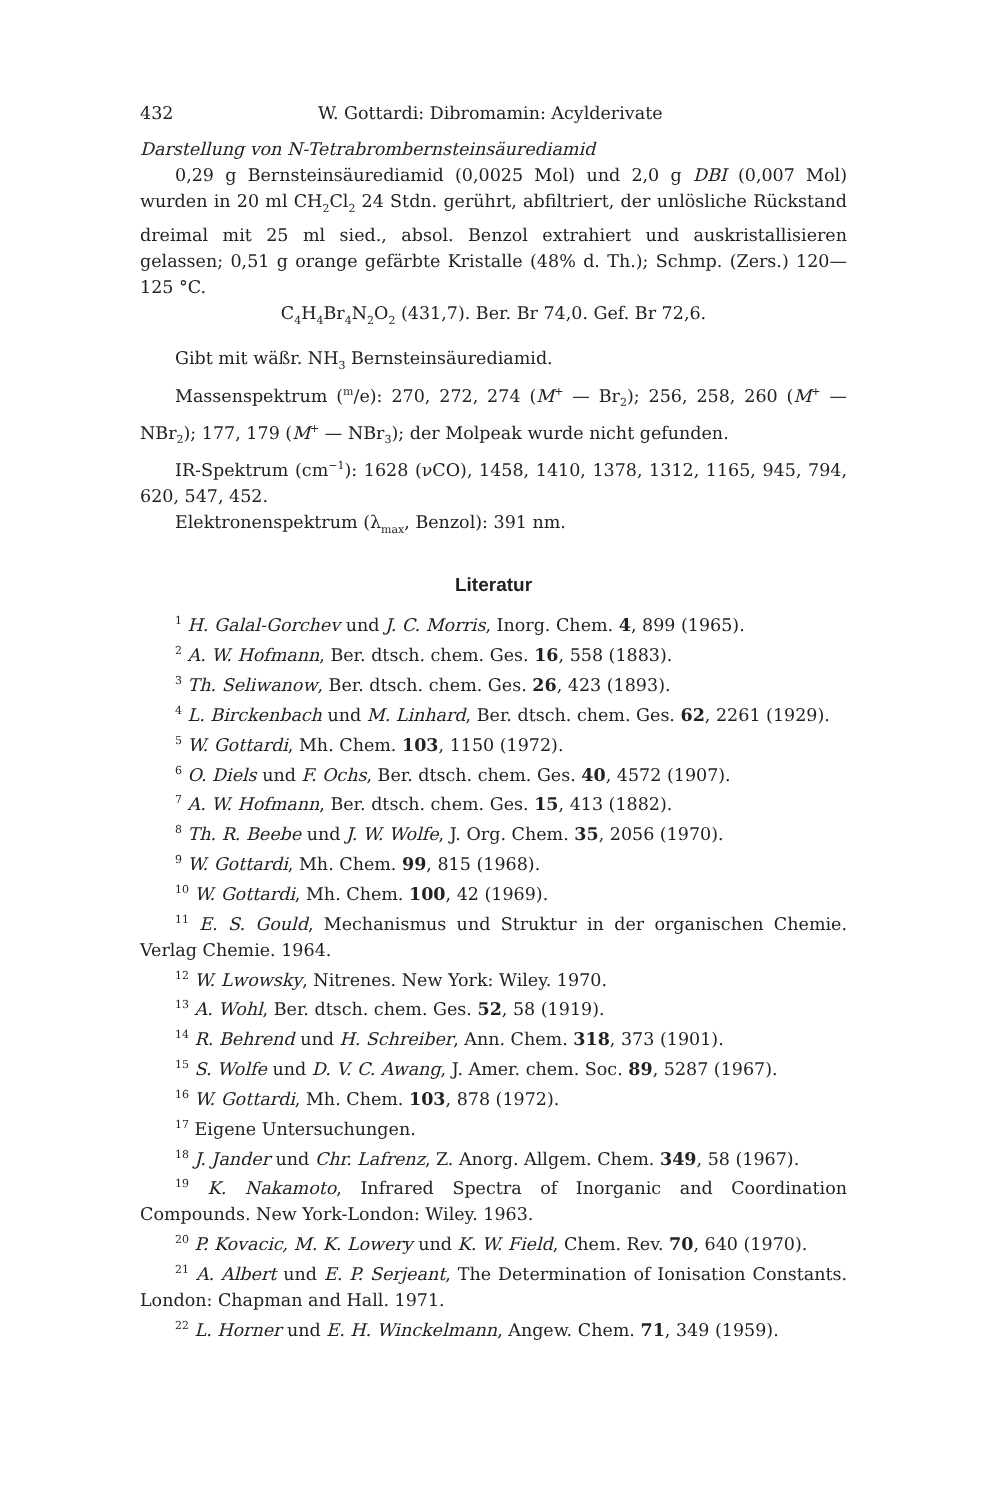432 W. Gottardi: Dibromamin: Acylderivate
Darstellung von N-Tetrabrombernsteinsäurediamid
0,29 g Bernsteinsäurediamid (0,0025 Mol) und 2,0 g DBI (0,007 Mol) wurden in 20 ml CH<sub>2</sub>Cl<sub>2</sub> 24 Stdn. gerührt, abfiltriert, der unlösliche Rückstand dreimal mit 25 ml sied., absol. Benzol extrahiert und auskristallisieren gelassen; 0,51 g orange gefärbte Kristalle (48% d. Th.); Schmp. (Zers.) 120—125 °C.
C<sub>4</sub>H<sub>4</sub>Br<sub>4</sub>N<sub>2</sub>O<sub>2</sub> (431,7). Ber. Br 74,0. Gef. Br 72,6.
Gibt mit wäßr. NH<sub>3</sub> Bernsteinsäurediamid.
Massenspektrum (<sup>m</sup>/e): 270, 272, 274 (M<sup>+</sup> — Br<sub>2</sub>); 256, 258, 260 (M<sup>+</sup> — NBr<sub>2</sub>); 177, 179 (M<sup>+</sup> — NBr<sub>3</sub>); der Molpeak wurde nicht gefunden.
IR-Spektrum (cm<sup>−1</sup>): 1628 (νCO), 1458, 1410, 1378, 1312, 1165, 945, 794, 620, 547, 452.
Elektronenspektrum (λ<sub>max</sub>, Benzol): 391 nm.
Literatur
<sup>1</sup> H. Galal-Gorchev und J. C. Morris, Inorg. Chem. 4, 899 (1965).
<sup>2</sup> A. W. Hofmann, Ber. dtsch. chem. Ges. 16, 558 (1883).
<sup>3</sup> Th. Seliwanow, Ber. dtsch. chem. Ges. 26, 423 (1893).
<sup>4</sup> L. Birckenbach und M. Linhard, Ber. dtsch. chem. Ges. 62, 2261 (1929).
<sup>5</sup> W. Gottardi, Mh. Chem. 103, 1150 (1972).
<sup>6</sup> O. Diels und F. Ochs, Ber. dtsch. chem. Ges. 40, 4572 (1907).
<sup>7</sup> A. W. Hofmann, Ber. dtsch. chem. Ges. 15, 413 (1882).
<sup>8</sup> Th. R. Beebe und J. W. Wolfe, J. Org. Chem. 35, 2056 (1970).
<sup>9</sup> W. Gottardi, Mh. Chem. 99, 815 (1968).
<sup>10</sup> W. Gottardi, Mh. Chem. 100, 42 (1969).
<sup>11</sup> E. S. Gould, Mechanismus und Struktur in der organischen Chemie. Verlag Chemie. 1964.
<sup>12</sup> W. Lwowsky, Nitrenes. New York: Wiley. 1970.
<sup>13</sup> A. Wohl, Ber. dtsch. chem. Ges. 52, 58 (1919).
<sup>14</sup> R. Behrend und H. Schreiber, Ann. Chem. 318, 373 (1901).
<sup>15</sup> S. Wolfe und D. V. C. Awang, J. Amer. chem. Soc. 89, 5287 (1967).
<sup>16</sup> W. Gottardi, Mh. Chem. 103, 878 (1972).
<sup>17</sup> Eigene Untersuchungen.
<sup>18</sup> J. Jander und Chr. Lafrenz, Z. Anorg. Allgem. Chem. 349, 58 (1967).
<sup>19</sup> K. Nakamoto, Infrared Spectra of Inorganic and Coordination Compounds. New York-London: Wiley. 1963.
<sup>20</sup> P. Kovacic, M. K. Lowery und K. W. Field, Chem. Rev. 70, 640 (1970).
<sup>21</sup> A. Albert und E. P. Serjeant, The Determination of Ionisation Constants. London: Chapman and Hall. 1971.
<sup>22</sup> L. Horner und E. H. Winckelmann, Angew. Chem. 71, 349 (1959).